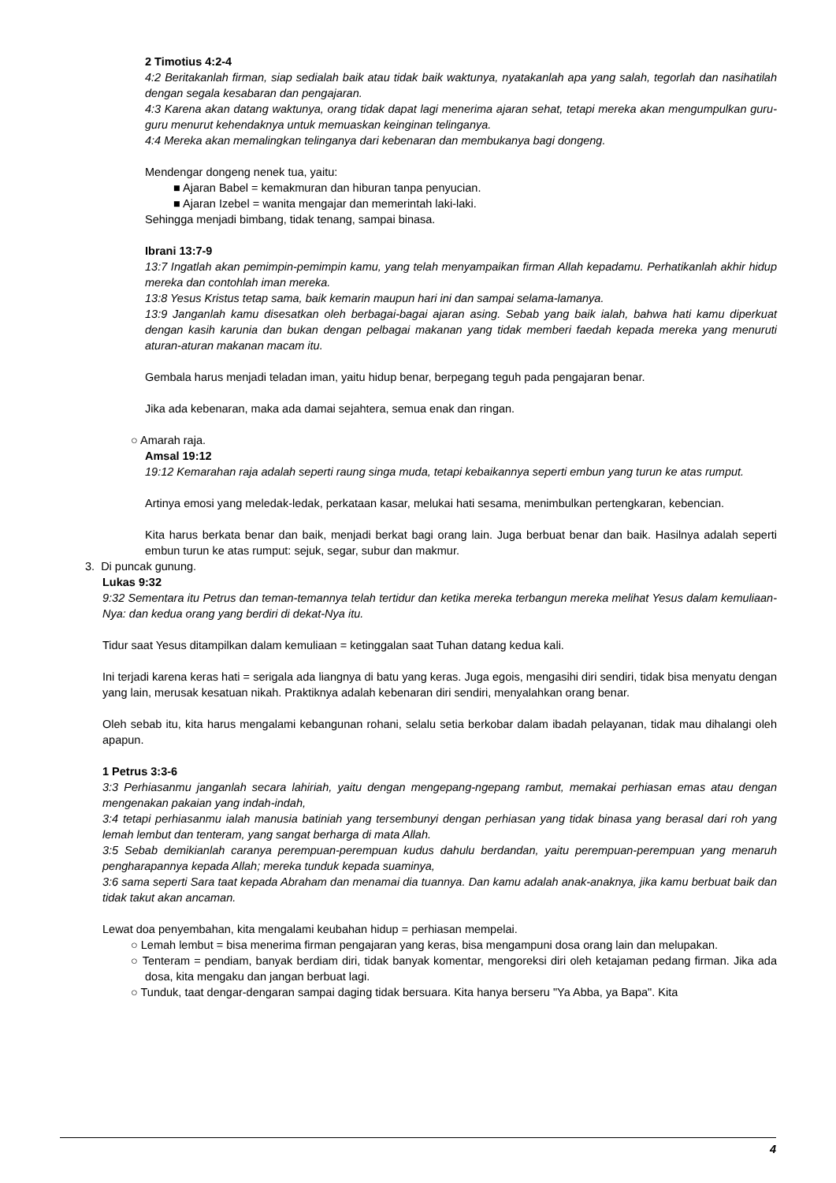2 Timotius 4:2-4
4:2 Beritakanlah firman, siap sedialah baik atau tidak baik waktunya, nyatakanlah apa yang salah, tegorlah dan nasihatilah dengan segala kesabaran dan pengajaran.
4:3 Karena akan datang waktunya, orang tidak dapat lagi menerima ajaran sehat, tetapi mereka akan mengumpulkan guru-guru menurut kehendaknya untuk memuaskan keinginan telinganya.
4:4 Mereka akan memalingkan telinganya dari kebenaran dan membukanya bagi dongeng.
Mendengar dongeng nenek tua, yaitu:
■ Ajaran Babel = kemakmuran dan hiburan tanpa penyucian.
■ Ajaran Izebel = wanita mengajar dan memerintah laki-laki.
Sehingga menjadi bimbang, tidak tenang, sampai binasa.
Ibrani 13:7-9
13:7 Ingatlah akan pemimpin-pemimpin kamu, yang telah menyampaikan firman Allah kepadamu. Perhatikanlah akhir hidup mereka dan contohlah iman mereka.
13:8 Yesus Kristus tetap sama, baik kemarin maupun hari ini dan sampai selama-lamanya.
13:9 Janganlah kamu disesatkan oleh berbagai-bagai ajaran asing. Sebab yang baik ialah, bahwa hati kamu diperkuat dengan kasih karunia dan bukan dengan pelbagai makanan yang tidak memberi faedah kepada mereka yang menuruti aturan-aturan makanan macam itu.
Gembala harus menjadi teladan iman, yaitu hidup benar, berpegang teguh pada pengajaran benar.
Jika ada kebenaran, maka ada damai sejahtera, semua enak dan ringan.
○ Amarah raja.
Amsal 19:12
19:12 Kemarahan raja adalah seperti raung singa muda, tetapi kebaikannya seperti embun yang turun ke atas rumput.
Artinya emosi yang meledak-ledak, perkataan kasar, melukai hati sesama, menimbulkan pertengkaran, kebencian.
Kita harus berkata benar dan baik, menjadi berkat bagi orang lain. Juga berbuat benar dan baik. Hasilnya adalah seperti embun turun ke atas rumput: sejuk, segar, subur dan makmur.
3. Di puncak gunung.
Lukas 9:32
9:32 Sementara itu Petrus dan teman-temannya telah tertidur dan ketika mereka terbangun mereka melihat Yesus dalam kemuliaan-Nya: dan kedua orang yang berdiri di dekat-Nya itu.
Tidur saat Yesus ditampilkan dalam kemuliaan = ketinggalan saat Tuhan datang kedua kali.
Ini terjadi karena keras hati = serigala ada liangnya di batu yang keras. Juga egois, mengasihi diri sendiri, tidak bisa menyatu dengan yang lain, merusak kesatuan nikah. Praktiknya adalah kebenaran diri sendiri, menyalahkan orang benar.
Oleh sebab itu, kita harus mengalami kebangunan rohani, selalu setia berkobar dalam ibadah pelayanan, tidak mau dihalangi oleh apapun.
1 Petrus 3:3-6
3:3 Perhiasanmu janganlah secara lahiriah, yaitu dengan mengepang-ngepang rambut, memakai perhiasan emas atau dengan mengenakan pakaian yang indah-indah,
3:4 tetapi perhiasanmu ialah manusia batiniah yang tersembunyi dengan perhiasan yang tidak binasa yang berasal dari roh yang lemah lembut dan tenteram, yang sangat berharga di mata Allah.
3:5 Sebab demikianlah caranya perempuan-perempuan kudus dahulu berdandan, yaitu perempuan-perempuan yang menaruh pengharapannya kepada Allah; mereka tunduk kepada suaminya,
3:6 sama seperti Sara taat kepada Abraham dan menamai dia tuannya. Dan kamu adalah anak-anaknya, jika kamu berbuat baik dan tidak takut akan ancaman.
Lewat doa penyembahan, kita mengalami keubahan hidup = perhiasan mempelai.
○ Lemah lembut = bisa menerima firman pengajaran yang keras, bisa mengampuni dosa orang lain dan melupakan.
○ Tenteram = pendiam, banyak berdiam diri, tidak banyak komentar, mengoreksi diri oleh ketajaman pedang firman. Jika ada dosa, kita mengaku dan jangan berbuat lagi.
○ Tunduk, taat dengar-dengaran sampai daging tidak bersuara. Kita hanya berseru "Ya Abba, ya Bapa". Kita
4